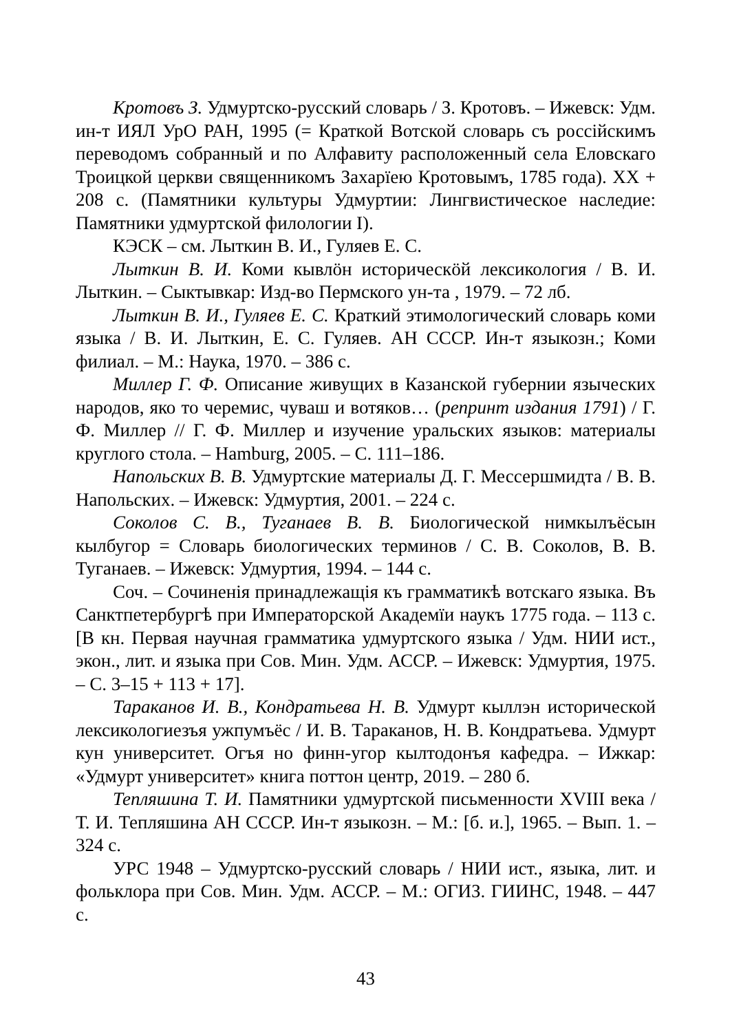Кротовъ З. Удмуртско-русский словарь / З. Кротовъ. – Ижевск: Удм. ин-т ИЯЛ УрО РАН, 1995 (= Краткой Вотской словарь съ россійскимъ переводомъ собранный и по Алфавиту расположенный села Еловскаго Троицкой церкви священникомъ Захарїею Кротовымъ, 1785 года). XX + 208 с. (Памятники культуры Удмуртии: Лингвистическое наследие: Памятники удмуртской филологии I).
КЭСК – см. Лыткин В. И., Гуляев Е. С.
Лыткин В. И. Коми кывлӧн историческӧй лексикология / В. И. Лыткин. – Сыктывкар: Изд-во Пермского ун-та , 1979. – 72 лб.
Лыткин В. И., Гуляев Е. С. Краткий этимологический словарь коми языка / В. И. Лыткин, Е. С. Гуляев. АН СССР. Ин-т языкозн.; Коми филиал. – М.: Наука, 1970. – 386 с.
Миллер Г. Ф. Описание живущих в Казанской губернии языческих народов, яко то черемис, чуваш и вотяков… (репринт издания 1791) / Г. Ф. Миллер // Г. Ф. Миллер и изучение уральских языков: материалы круглого стола. – Hamburg, 2005. – С. 111–186.
Напольских В. В. Удмуртские материалы Д. Г. Мессершмидта / В. В. Напольских. – Ижевск: Удмуртия, 2001. – 224 с.
Соколов С. В., Туганаев В. В. Биологической нимкылъёсын кылбугор = Словарь биологических терминов / С. В. Соколов, В. В. Туганаев. – Ижевск: Удмуртия, 1994. – 144 с.
Соч. – Сочиненія принадлежащія къ грамматикѣ вотскаго языка. Въ Санктпетербургѣ при Императорской Академїи наукъ 1775 года. – 113 с. [В кн. Первая научная грамматика удмуртского языка / Удм. НИИ ист., экон., лит. и языка при Сов. Мин. Удм. АССР. – Ижевск: Удмуртия, 1975. – С. 3–15 + 113 + 17].
Тараканов И. В., Кондратьева Н. В. Удмурт кыллэн исторической лексикологиезъя ужпумъёс / И. В. Тараканов, Н. В. Кондратьева. Удмурт кун университет. Огъя но финн-угор кылтодонъя кафедра. – Ижкар: «Удмурт университет» книга поттон центр, 2019. – 280 б.
Тепляшина Т. И. Памятники удмуртской письменности XVIII века / Т. И. Тепляшина АН СССР. Ин-т языкозн. – М.: [б. и.], 1965. – Вып. 1. – 324 с.
УРС 1948 – Удмуртско-русский словарь / НИИ ист., языка, лит. и фольклора при Сов. Мин. Удм. АССР. – М.: ОГИЗ. ГИИНС, 1948. – 447 с.
43